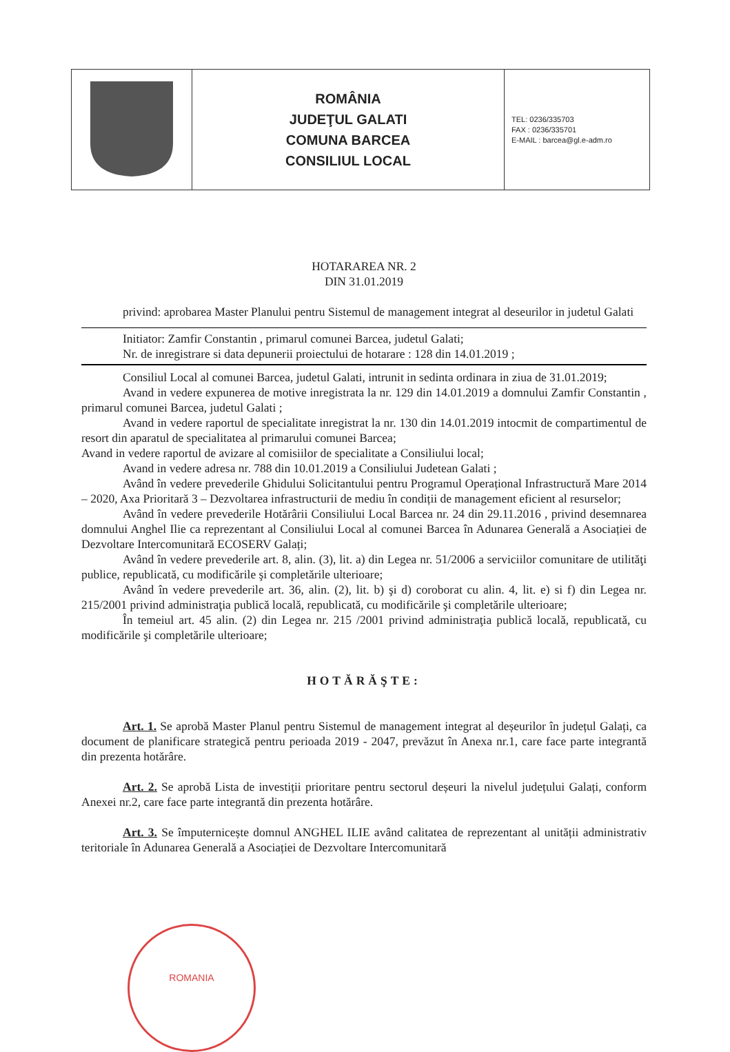| | ROMÂNIA JUDEŢUL GALATI COMUNA BARCEA CONSILIUL LOCAL | TEL: 0236/335703 FAX : 0236/335701 E-MAIL : barcea@gl.e-adm.ro |
HOTARAREA NR. 2
DIN 31.01.2019
privind: aprobarea Master Planului pentru Sistemul de management integrat al deseurilor in judetul Galati
Initiator: Zamfir Constantin , primarul comunei Barcea, judetul Galati;
Nr. de inregistrare si data depunerii proiectului de hotarare : 128 din 14.01.2019 ;
Consiliul Local al comunei Barcea, judetul Galati, intrunit in sedinta ordinara in ziua de 31.01.2019;
Avand in vedere expunerea de motive inregistrata la nr. 129 din 14.01.2019 a domnului Zamfir Constantin , primarul comunei Barcea, judetul Galati ;
Avand in vedere raportul de specialitate inregistrat la nr. 130 din 14.01.2019 intocmit de compartimentul de resort din aparatul de specialitatea al primarului comunei Barcea;
Avand in vedere raportul de avizare al comisiilor de specialitate a Consiliului local;
Avand in vedere adresa nr. 788 din 10.01.2019 a Consiliului Judetean Galati ;
Având în vedere prevederile Ghidului Solicitantului pentru Programul Operațional Infrastructură Mare 2014 – 2020, Axa Prioritară 3 – Dezvoltarea infrastructurii de mediu în condiții de management eficient al resurselor;
Având în vedere prevederile Hotărârii Consiliului Local Barcea nr. 24 din 29.11.2016 , privind desemnarea domnului Anghel Ilie ca reprezentant al Consiliului Local al comunei Barcea în Adunarea Generală a Asociației de Dezvoltare Intercomunitară ECOSERV Galați;
Având în vedere prevederile art. 8, alin. (3), lit. a) din Legea nr. 51/2006 a serviciilor comunitare de utilităţi publice, republicată, cu modificările şi completările ulterioare;
Având în vedere prevederile art. 36, alin. (2), lit. b) şi d) coroborat cu alin. 4, lit. e) si f) din Legea nr. 215/2001 privind administraţia publică locală, republicată, cu modificările şi completările ulterioare;
În temeiul art. 45 alin. (2) din Legea nr. 215 /2001 privind administraţia publică locală, republicată, cu modificările şi completările ulterioare;
HOTĂRĂŞTE:
Art. 1. Se aprobă Master Planul pentru Sistemul de management integrat al deșeurilor în județul Galați, ca document de planificare strategică pentru perioada 2019 - 2047, prevăzut în Anexa nr.1, care face parte integrantă din prezenta hotărâre.
Art. 2. Se aprobă Lista de investiții prioritare pentru sectorul deșeuri la nivelul județului Galați, conform Anexei nr.2, care face parte integrantă din prezenta hotărâre.
Art. 3. Se împuternicește domnul ANGHEL ILIE având calitatea de reprezentant al unității administrativ teritoriale în Adunarea Generală a Asociației de Dezvoltare Intercomunitară
ROMANIA